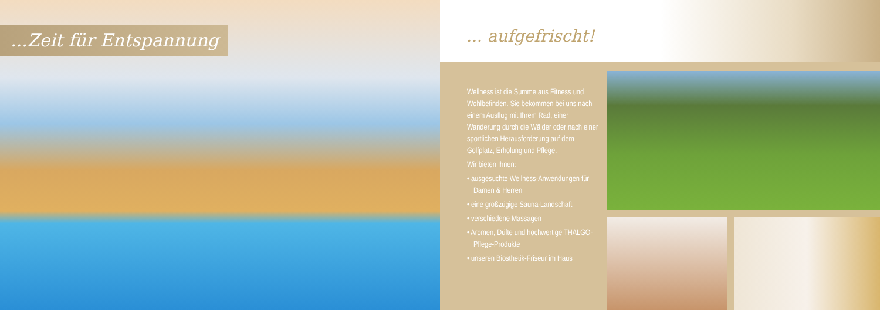...Zeit für Entspannung
... aufgefrischt!
Wellness ist die Summe aus Fitness und Wohlbefinden. Sie bekommen bei uns nach einem Ausflug mit Ihrem Rad, einer Wanderung durch die Wälder oder nach einer sportlichen Herausforderung auf dem Golfplatz, Erholung und Pflege.
Wir bieten Ihnen:
• ausgesuchte Wellness-Anwendungen für Damen & Herren
• eine großzügige Sauna-Landschaft
• verschiedene Massagen
• Aromen, Düfte und hochwertige THALGO-Pflege-Produkte
• unseren Biosthetik-Friseur im Haus